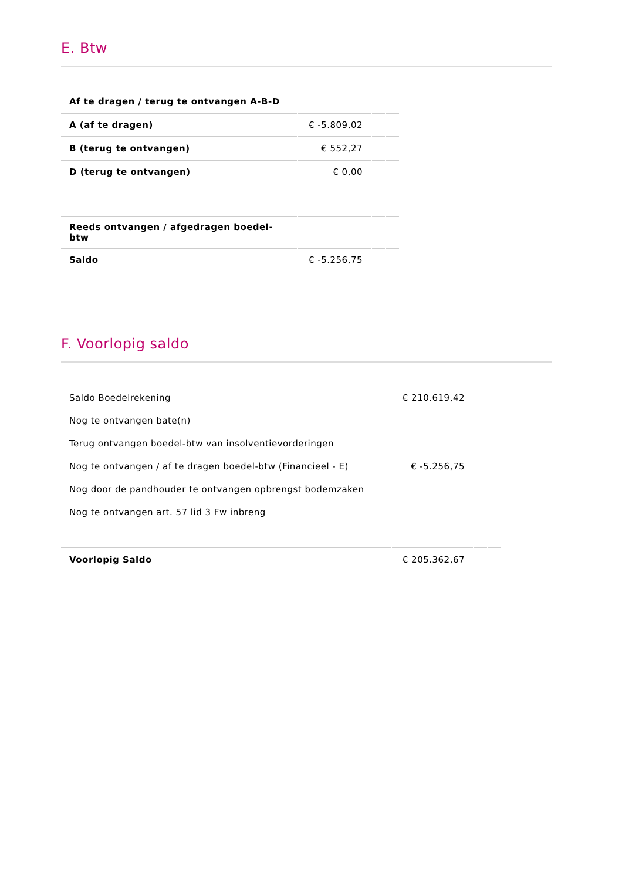E. Btw
| Af te dragen / terug te ontvangen A-B-D | | | |
| A (af te dragen) | € -5.809,02 | | |
| B (terug te ontvangen) | € 552,27 | | |
| D (terug te ontvangen) | € 0,00 | | |
| Reeds ontvangen / afgedragen boedel-btw | | | |
| Saldo | € -5.256,75 | | |
F. Voorlopig saldo
| Saldo Boedelrekening | € 210.619,42 | | |
| Nog te ontvangen bate(n) | | | |
| Terug ontvangen boedel-btw van insolventievorderingen | | | |
| Nog te ontvangen / af te dragen boedel-btw (Financieel - E) | € -5.256,75 | | |
| Nog door de pandhouder te ontvangen opbrengst bodemzaken | | | |
| Nog te ontvangen art. 57 lid 3 Fw inbreng | | | |
| Voorlopig Saldo | € 205.362,67 | | |